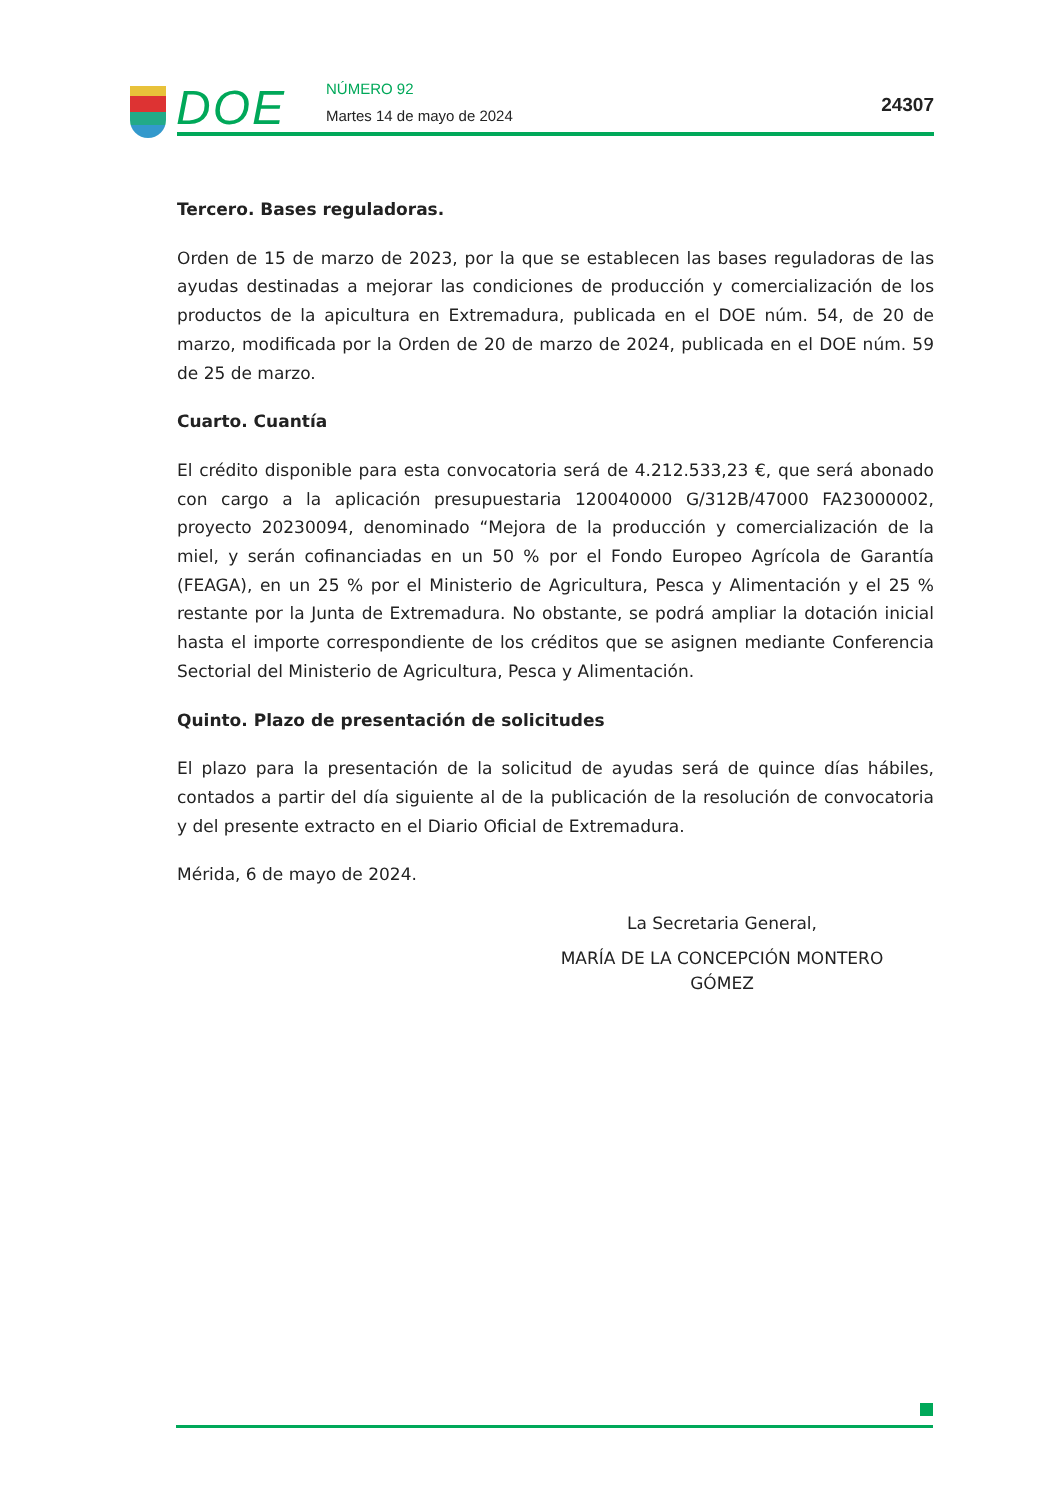DOE
NÚMERO 92
Martes 14 de mayo de 2024
24307
Tercero. Bases reguladoras.
Orden de 15 de marzo de 2023, por la que se establecen las bases reguladoras de las ayudas destinadas a mejorar las condiciones de producción y comercialización de los productos de la apicultura en Extremadura, publicada en el DOE núm. 54, de 20 de marzo, modificada por la Orden de 20 de marzo de 2024, publicada en el DOE núm. 59 de 25 de marzo.
Cuarto. Cuantía
El crédito disponible para esta convocatoria será de 4.212.533,23 €, que será abonado con cargo a la aplicación presupuestaria 120040000 G/312B/47000 FA23000002, proyecto 20230094, denominado “Mejora de la producción y comercialización de la miel, y serán cofinanciadas en un 50 % por el Fondo Europeo Agrícola de Garantía (FEAGA), en un 25 % por el Ministerio de Agricultura, Pesca y Alimentación y el 25 % restante por la Junta de Extremadura. No obstante, se podrá ampliar la dotación inicial hasta el importe correspondiente de los créditos que se asignen mediante Conferencia Sectorial del Ministerio de Agricultura, Pesca y Alimentación.
Quinto. Plazo de presentación de solicitudes
El plazo para la presentación de la solicitud de ayudas será de quince días hábiles, contados a partir del día siguiente al de la publicación de la resolución de convocatoria y del presente extracto en el Diario Oficial de Extremadura.
Mérida, 6 de mayo de 2024.
La Secretaria General,
MARÍA DE LA CONCEPCIÓN MONTERO GÓMEZ